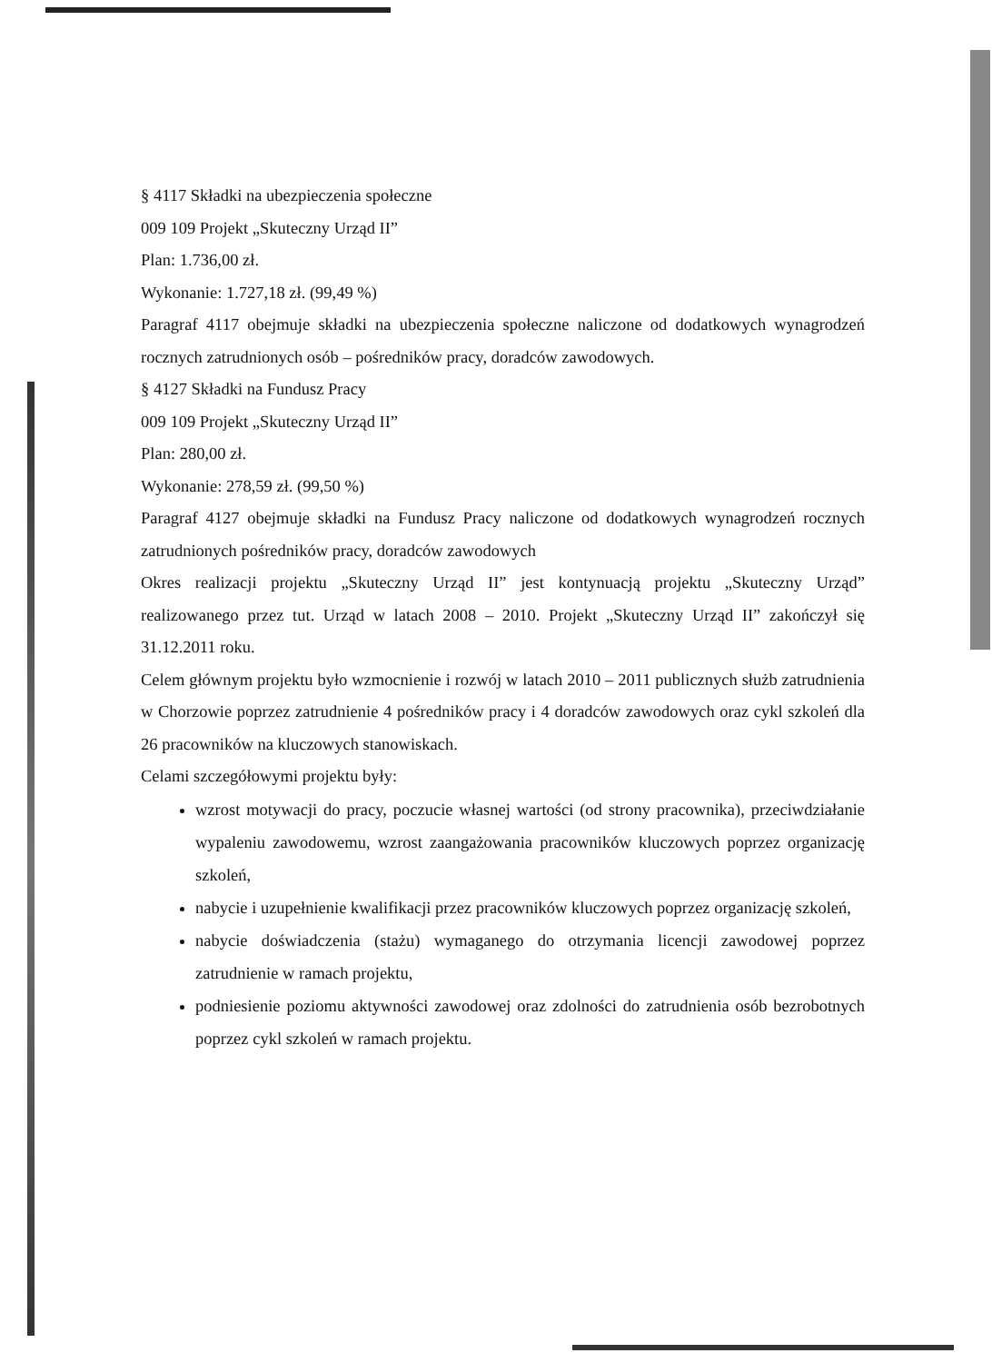§ 4117 Składki na ubezpieczenia społeczne
009 109 Projekt „Skuteczny Urząd II”
Plan: 1.736,00 zł.
Wykonanie: 1.727,18 zł. (99,49 %)
Paragraf 4117 obejmuje składki na ubezpieczenia społeczne naliczone od dodatkowych wynagrodzeń rocznych zatrudnionych osób – pośredników pracy, doradców zawodowych.
§ 4127 Składki na Fundusz Pracy
009 109 Projekt „Skuteczny Urząd II”
Plan: 280,00 zł.
Wykonanie: 278,59 zł. (99,50 %)
Paragraf 4127 obejmuje składki na Fundusz Pracy naliczone od dodatkowych wynagrodzeń rocznych zatrudnionych pośredników pracy, doradców zawodowych
Okres realizacji projektu „Skuteczny Urząd II” jest kontynuacją projektu „Skuteczny Urząd” realizowanego przez tut. Urząd w latach 2008 – 2010. Projekt „Skuteczny Urząd II” zakończył się 31.12.2011 roku.
Celem głównym projektu było wzmocnienie i rozwój w latach 2010 – 2011 publicznych służb zatrudnienia w Chorzowie poprzez zatrudnienie 4 pośredników pracy i 4 doradców zawodowych oraz cykl szkoleń dla 26 pracowników na kluczowych stanowiskach.
Celami szczegółowymi projektu były:
wzrost motywacji do pracy, poczucie własnej wartości (od strony pracownika), przeciwdziałanie wypaleniu zawodowemu, wzrost zaangażowania pracowników kluczowych poprzez organizację szkoleń,
nabycie i uzupełnienie kwalifikacji przez pracowników kluczowych poprzez organizację szkoleń,
nabycie doświadczenia (stażu) wymaganego do otrzymania licencji zawodowej poprzez zatrudnienie w ramach projektu,
podniesienie poziomu aktywności zawodowej oraz zdolności do zatrudnienia osób bezrobotnych poprzez cykl szkoleń w ramach projektu.